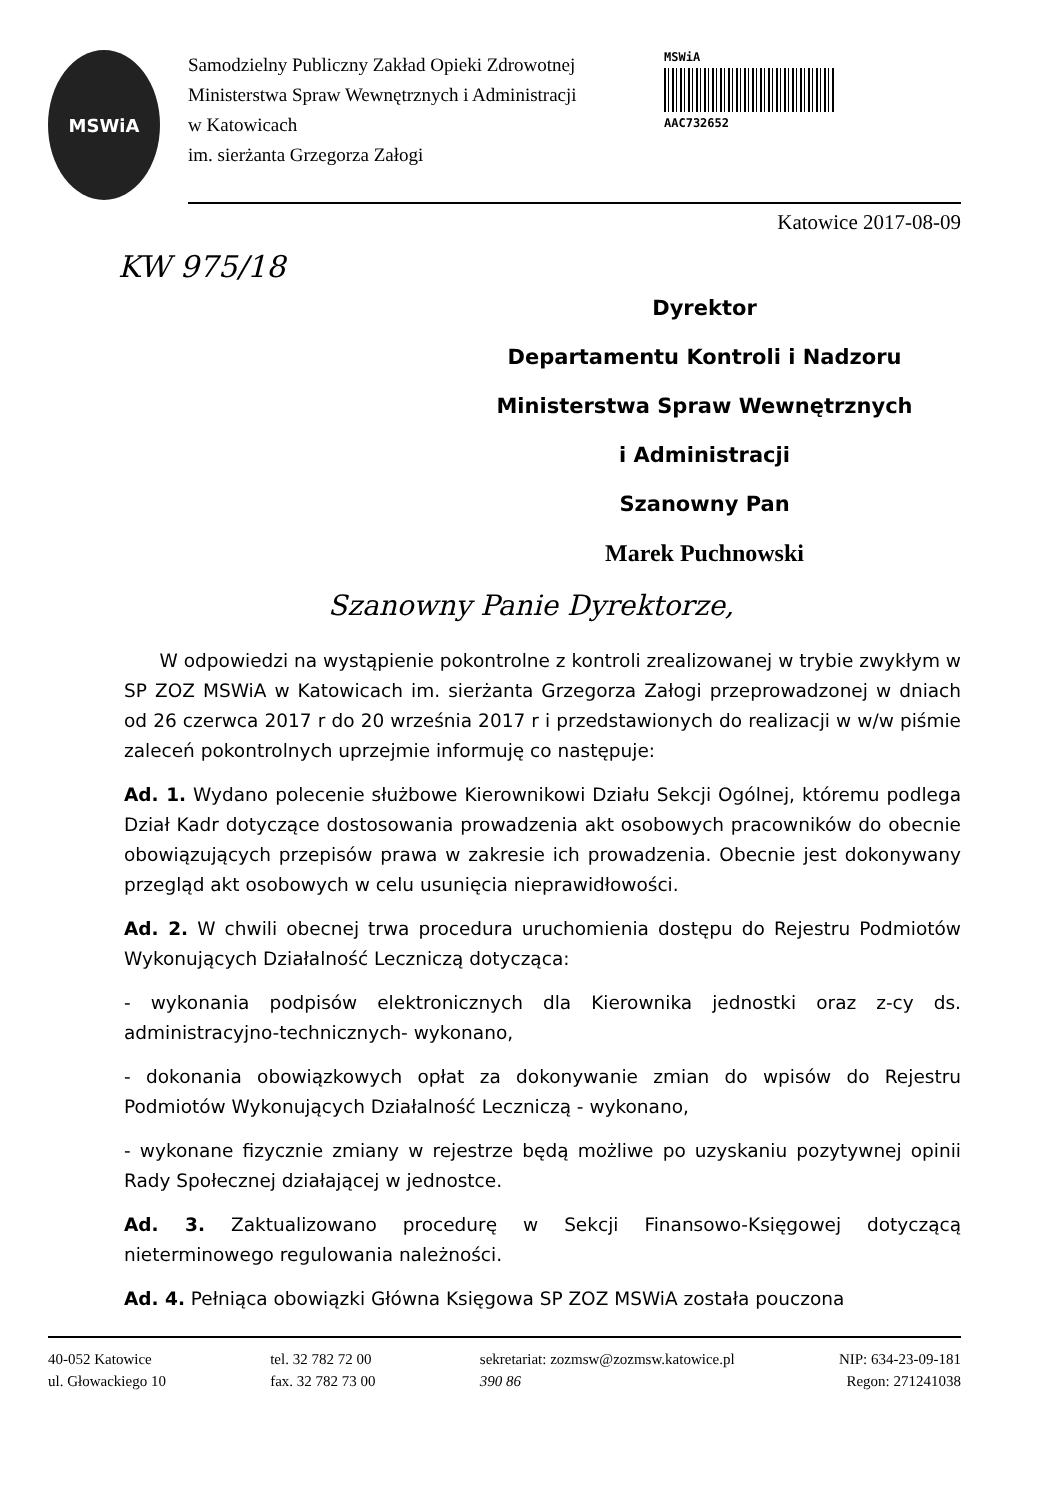MSWiA
Samodzielny Publiczny Zakład Opieki Zdrowotnej
Ministerstwa Spraw Wewnętrznych i Administracji
w Katowicach
im. sierżanta Grzegorza Załogi
MSWiA
AAC732652
Katowice 2017-08-09
KW 975/18
Dyrektor
Departamentu Kontroli i Nadzoru
Ministerstwa Spraw Wewnętrznych
i Administracji
Szanowny Pan
Marek Puchnowski
Szanowny Panie Dyrektorze,
W odpowiedzi na wystąpienie pokontrolne z kontroli zrealizowanej w trybie zwykłym w SP ZOZ MSWiA w Katowicach im. sierżanta Grzegorza Załogi przeprowadzonej w dniach od 26 czerwca 2017 r do 20 września 2017 r i przedstawionych do realizacji w w/w piśmie zaleceń pokontrolnych uprzejmie informuję co następuje:
Ad. 1. Wydano polecenie służbowe Kierownikowi Działu Sekcji Ogólnej, któremu podlega Dział Kadr dotyczące dostosowania prowadzenia akt osobowych pracowników do obecnie obowiązujących przepisów prawa w zakresie ich prowadzenia. Obecnie jest dokonywany przegląd akt osobowych w celu usunięcia nieprawidłowości.
Ad. 2. W chwili obecnej trwa procedura uruchomienia dostępu do Rejestru Podmiotów Wykonujących Działalność Leczniczą dotycząca:
- wykonania podpisów elektronicznych dla Kierownika jednostki oraz z-cy ds. administracyjno-technicznych- wykonano,
- dokonania obowiązkowych opłat za dokonywanie zmian do wpisów do Rejestru Podmiotów Wykonujących Działalność Leczniczą - wykonano,
- wykonane fizycznie zmiany w rejestrze będą możliwe po uzyskaniu pozytywnej opinii Rady Społecznej działającej w jednostce.
Ad. 3. Zaktualizowano procedurę w Sekcji Finansowo-Księgowej dotyczącą nieterminowego regulowania należności.
Ad. 4. Pełniąca obowiązki Główna Księgowa SP ZOZ MSWiA została pouczona
40-052 Katowice
ul. Głowackiego 10
tel. 32 782 72 00
fax. 32 782 73 00
sekretariat: zozmsw@zozmsw.katowice.pl
390 86
NIP: 634-23-09-181
Regon: 271241038